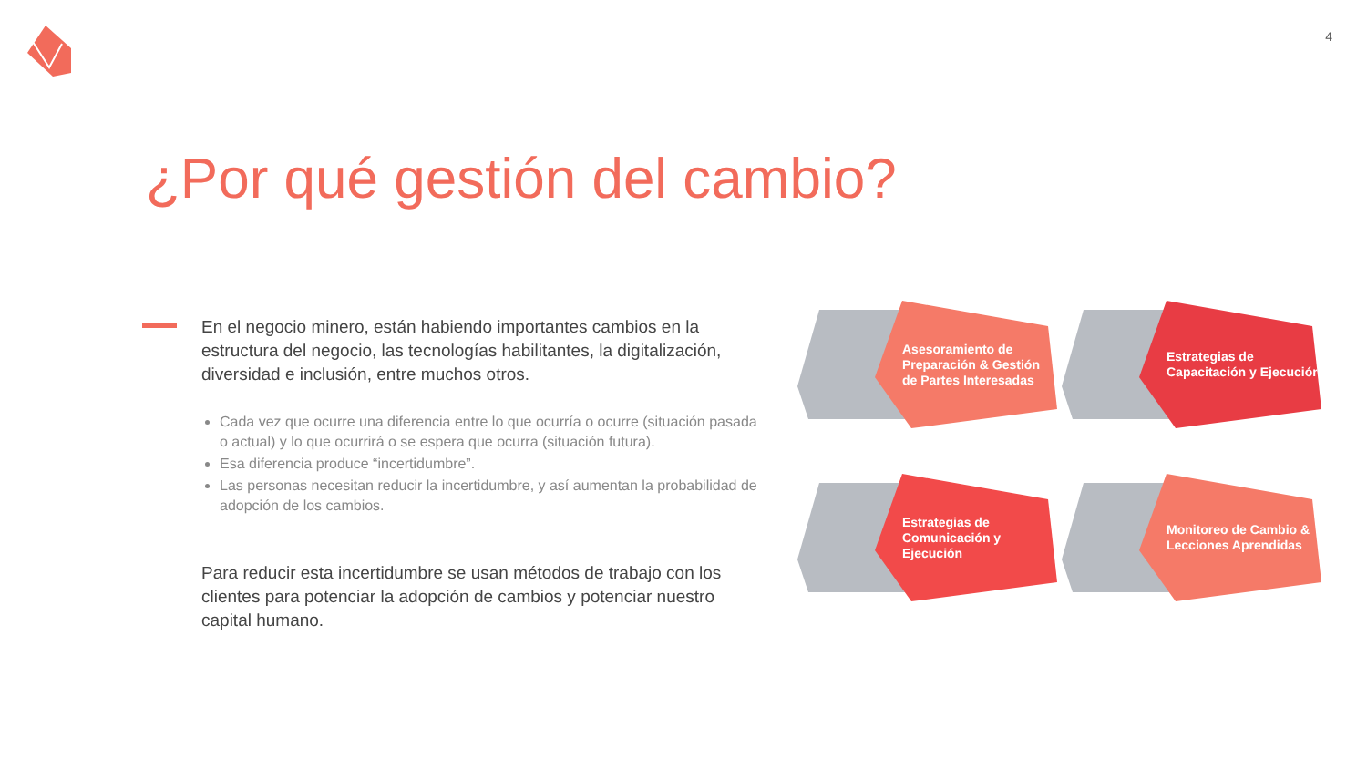4
¿Por qué gestión del cambio?
En el negocio minero, están habiendo importantes cambios en la estructura del negocio, las tecnologías habilitantes, la digitalización, diversidad e inclusión, entre muchos otros.
Cada vez que ocurre una diferencia entre lo que ocurría o ocurre (situación pasada o actual) y lo que ocurrirá o se espera que ocurra (situación futura).
Esa diferencia produce “incertidumbre”.
Las personas necesitan reducir la incertidumbre, y así aumentan la probabilidad de adopción de los cambios.
Para reducir esta incertidumbre se usan métodos de trabajo con los clientes para potenciar la adopción de cambios y potenciar nuestro capital humano.
Asesoramiento de Preparación & Gestión de Partes Interesadas
Estrategias de Capacitación y Ejecución
Estrategias de Comunicación y Ejecución
Monitoreo de Cambio & Lecciones Aprendidas